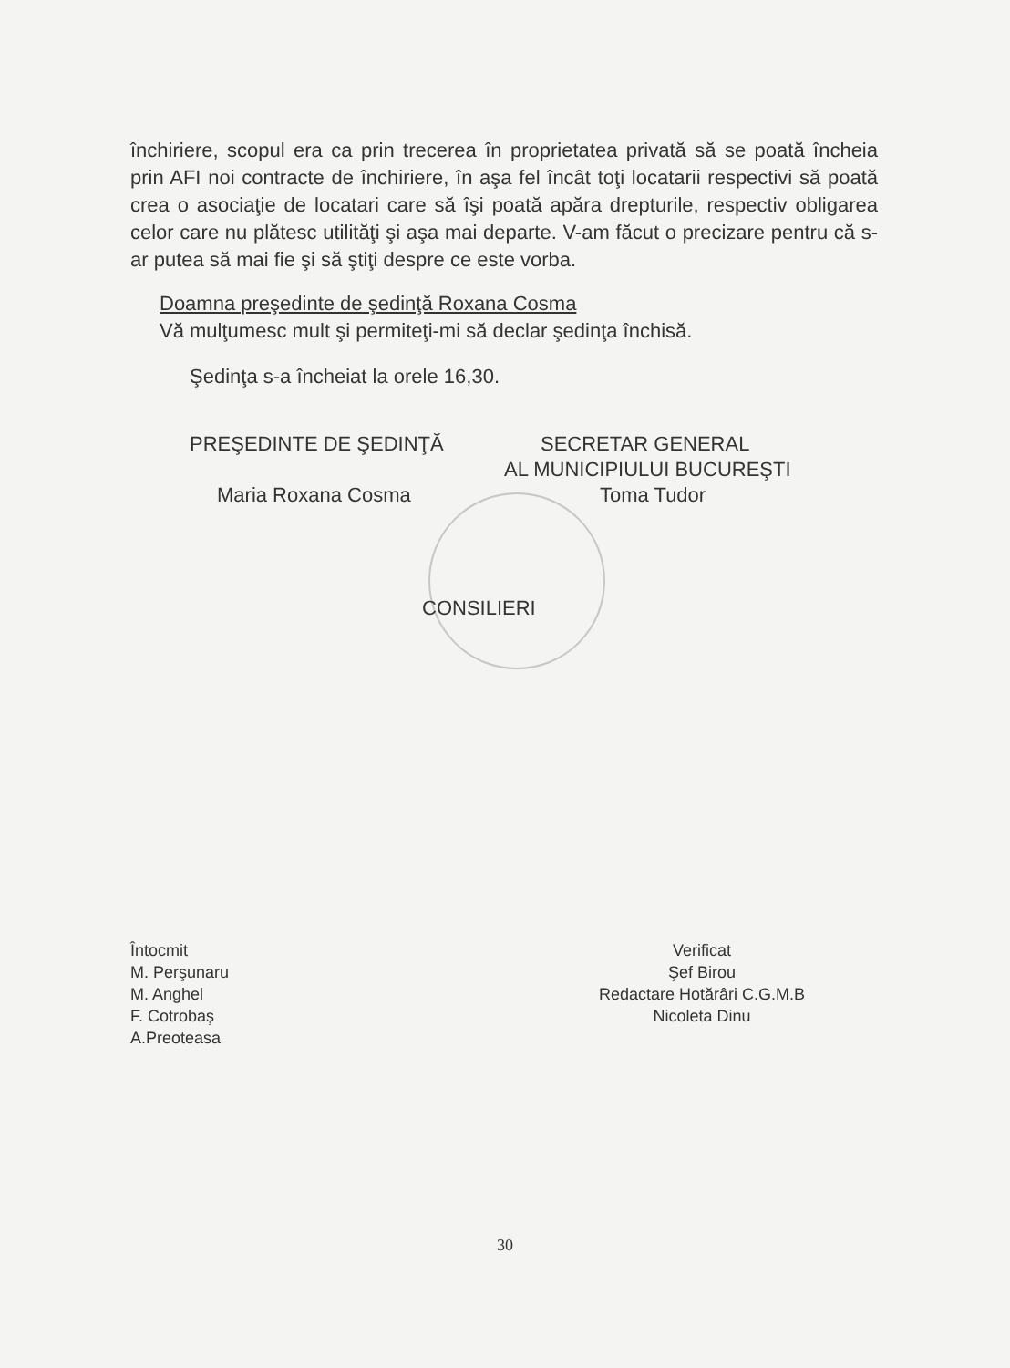închiriere, scopul era ca prin trecerea în proprietatea privată să se poată încheia prin AFI noi contracte de închiriere, în aşa fel încât toţi locatarii respectivi să poată crea o asociaţie de locatari care să îşi poată apăra drepturile, respectiv obligarea celor care nu plătesc utilităţi şi aşa mai departe. V-am făcut o precizare pentru că s-ar putea să mai fie şi să ştiţi despre ce este vorba.
Doamna preşedinte de şedinţă Roxana Cosma
Vă mulţumesc mult şi permiteţi-mi să declar şedinţa închisă.
Şedinţa s-a încheiat la orele 16,30.
PREŞEDINTE DE ŞEDINŢĂ SECRETAR GENERAL
AL MUNICIPIULUI BUCUREŞTI
Maria Roxana Cosma Toma Tudor
CONSILIERI
Întocmit
M. Perşunaru
M. Anghel
F. Cotrobaş
A.Preoteasa
Verificat
Şef Birou
Redactare Hotărâri C.G.M.B
Nicoleta Dinu
30